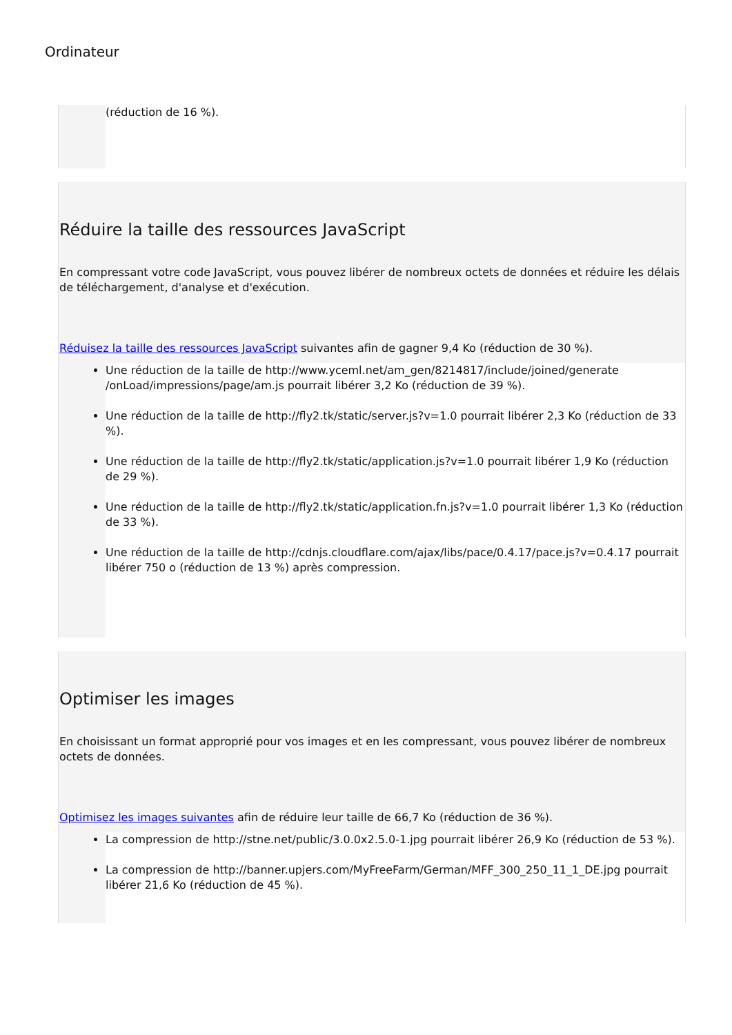Ordinateur
(réduction de 16 %).
Réduire la taille des ressources JavaScript
En compressant votre code JavaScript, vous pouvez libérer de nombreux octets de données et réduire les délais de téléchargement, d'analyse et d'exécution.
Réduisez la taille des ressources JavaScript suivantes afin de gagner 9,4 Ko (réduction de 30 %).
Une réduction de la taille de http://www.yceml.net/am_gen/8214817/include/joined/generate /onLoad/impressions/page/am.js pourrait libérer 3,2 Ko (réduction de 39 %).
Une réduction de la taille de http://fly2.tk/static/server.js?v=1.0 pourrait libérer 2,3 Ko (réduction de 33 %).
Une réduction de la taille de http://fly2.tk/static/application.js?v=1.0 pourrait libérer 1,9 Ko (réduction de 29 %).
Une réduction de la taille de http://fly2.tk/static/application.fn.js?v=1.0 pourrait libérer 1,3 Ko (réduction de 33 %).
Une réduction de la taille de http://cdnjs.cloudflare.com/ajax/libs/pace/0.4.17/pace.js?v=0.4.17 pourrait libérer 750 o (réduction de 13 %) après compression.
Optimiser les images
En choisissant un format approprié pour vos images et en les compressant, vous pouvez libérer de nombreux octets de données.
Optimisez les images suivantes afin de réduire leur taille de 66,7 Ko (réduction de 36 %).
La compression de http://stne.net/public/3.0.0x2.5.0-1.jpg pourrait libérer 26,9 Ko (réduction de 53 %).
La compression de http://banner.upjers.com/MyFreeFarm/German/MFF_300_250_11_1_DE.jpg pourrait libérer 21,6 Ko (réduction de 45 %).